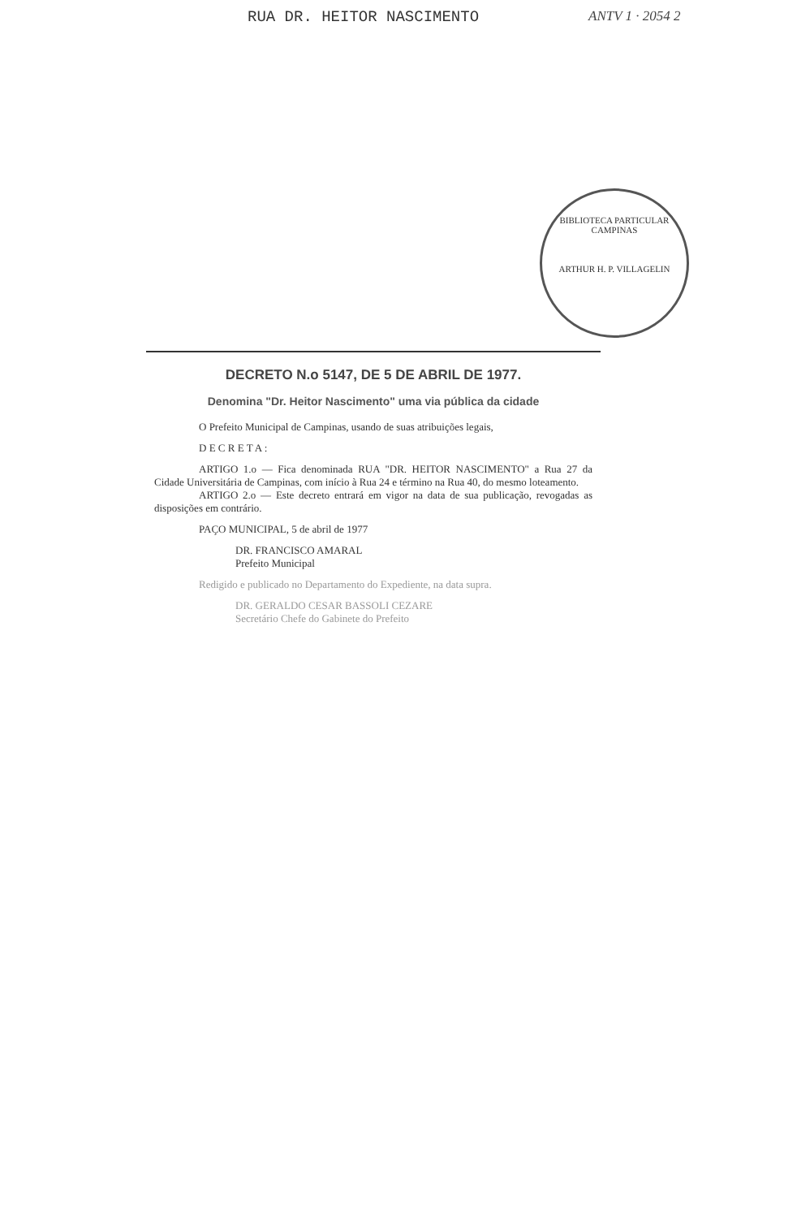RUA DR. HEITOR NASCIMENTO ANTV 1 · 2054 2
BIBLIOTECA PARTICULAR
CAMPINAS
ARTHUR H. P. VILLAGELIN
DECRETO N.o 5147, DE 5 DE ABRIL DE 1977.
Denomina "Dr. Heitor Nascimento" uma via pública da cidade
O Prefeito Municipal de Campinas, usando de suas atribuições legais,
D E C R E T A :
ARTIGO 1.o — Fica denominada RUA "DR. HEITOR NASCIMENTO" a Rua 27 da Cidade Universitária de Campinas, com início à Rua 24 e término na Rua 40, do mesmo loteamento.
ARTIGO 2.o — Este decreto entrará em vigor na data de sua publicação, revogadas as disposições em contrário.
PAÇO MUNICIPAL, 5 de abril de 1977
DR. FRANCISCO AMARAL
Prefeito Municipal
Redigido e publicado no Departamento do Expediente, na data supra.
DR. GERALDO CESAR BASSOLI CEZARE
Secretário Chefe do Gabinete do Prefeito